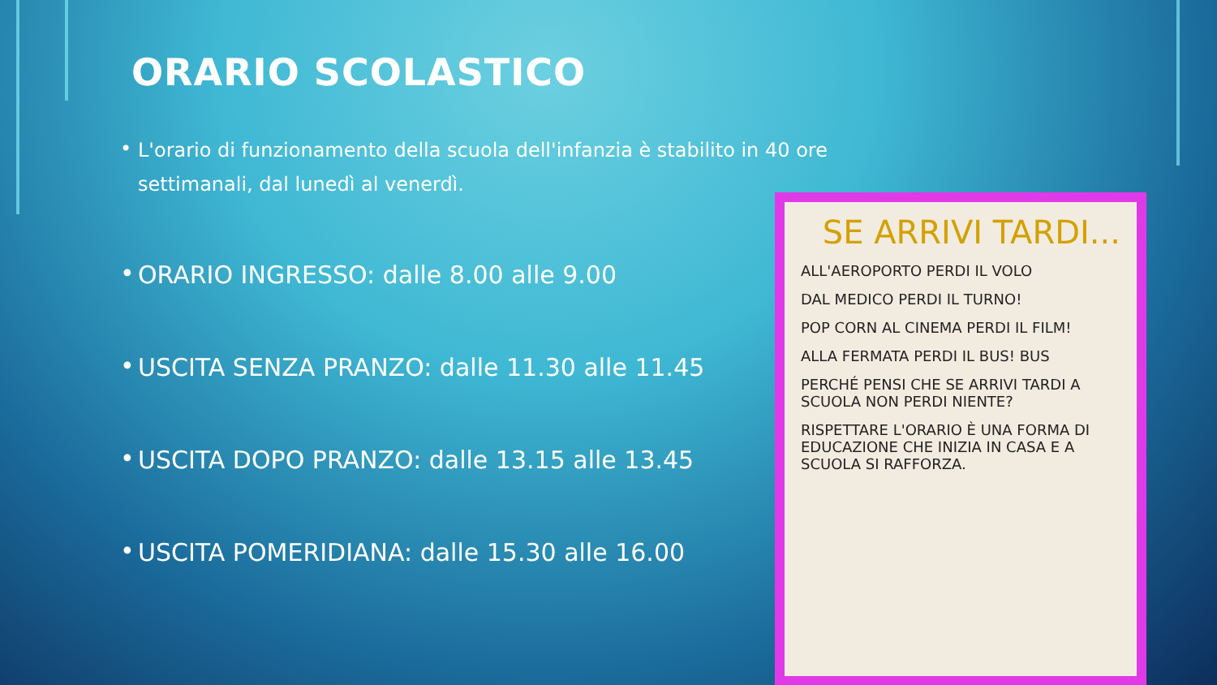ORARIO SCOLASTICO
• L'orario di funzionamento della scuola dell'infanzia è stabilito in 40 ore settimanali, dal lunedì al venerdì.
• ORARIO INGRESSO: dalle 8.00 alle 9.00
• USCITA SENZA PRANZO: dalle 11.30 alle 11.45
• USCITA DOPO PRANZO: dalle 13.15 alle 13.45
• USCITA POMERIDIANA: dalle 15.30 alle 16.00
SE ARRIVI TARDI...
ALL'AEROPORTO PERDI IL VOLO
DAL MEDICO PERDI IL TURNO!
POP CORN AL CINEMA PERDI IL FILM!
ALLA FERMATA PERDI IL BUS! BUS
PERCHÉ PENSI CHE SE ARRIVI TARDI A SCUOLA NON PERDI NIENTE?
RISPETTARE L'ORARIO È UNA FORMA DI EDUCAZIONE CHE INIZIA IN CASA E A SCUOLA SI RAFFORZA.